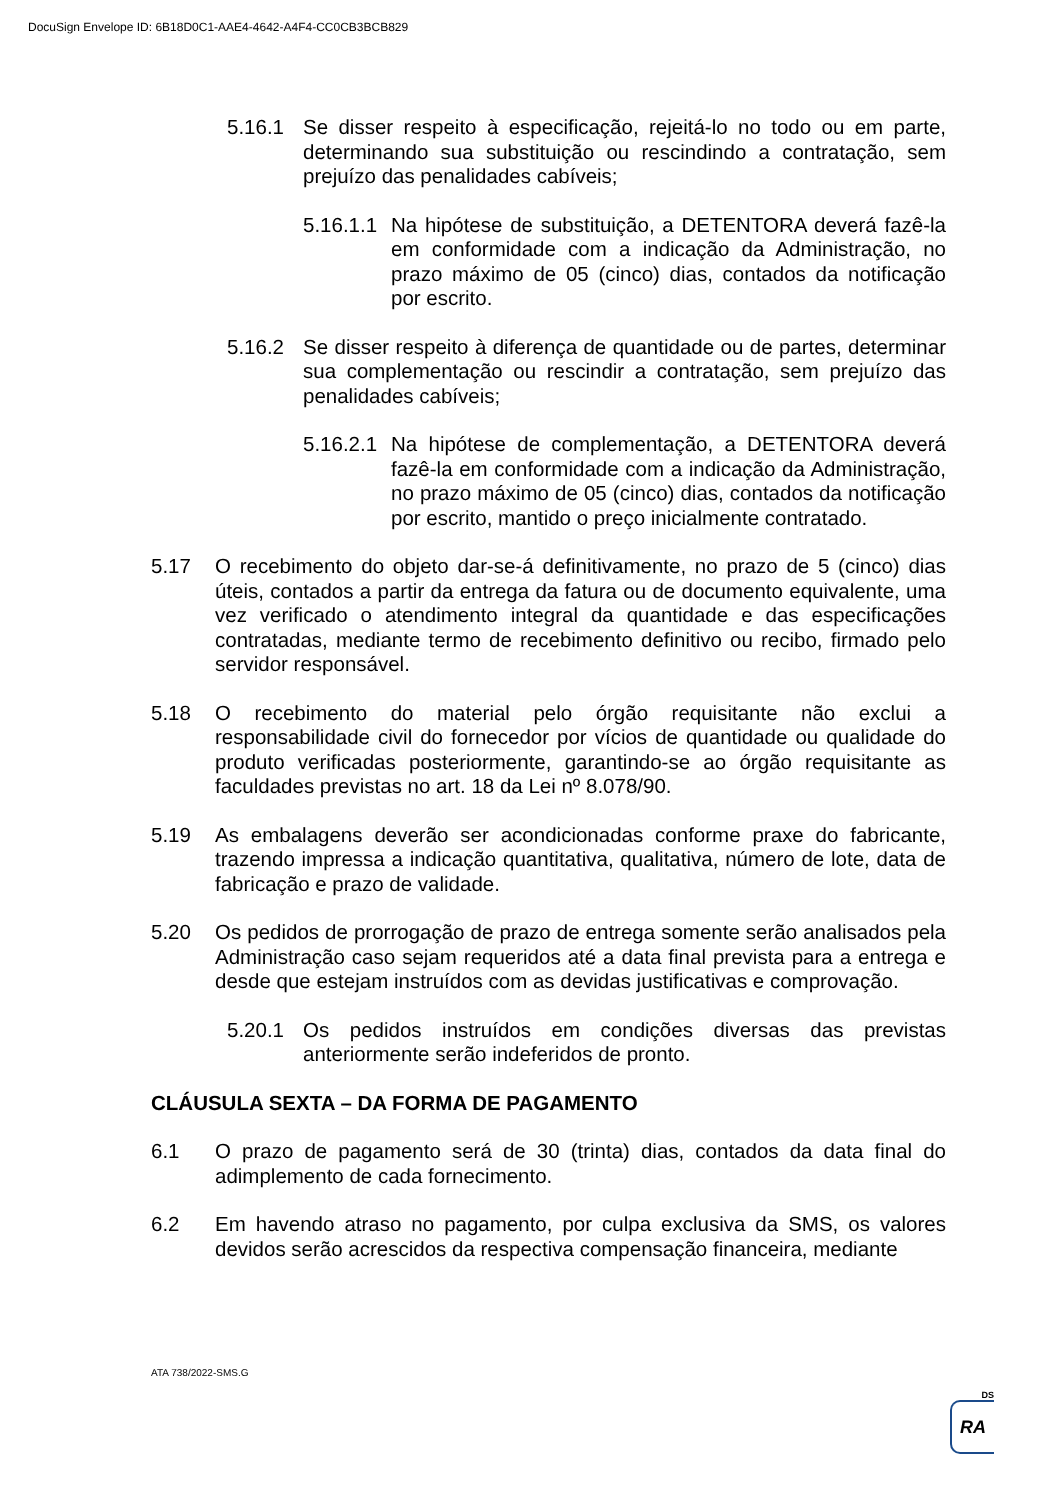DocuSign Envelope ID: 6B18D0C1-AAE4-4642-A4F4-CC0CB3BCB829
5.16.1 Se disser respeito à especificação, rejeitá-lo no todo ou em parte, determinando sua substituição ou rescindindo a contratação, sem prejuízo das penalidades cabíveis;
5.16.1.1
Na hipótese de substituição, a DETENTORA deverá fazê-la em conformidade com a indicação da Administração, no prazo máximo de 05 (cinco) dias, contados da notificação por escrito.
5.16.2 Se disser respeito à diferença de quantidade ou de partes, determinar sua complementação ou rescindir a contratação, sem prejuízo das penalidades cabíveis;
5.16.2.1
Na hipótese de complementação, a DETENTORA deverá fazê-la em conformidade com a indicação da Administração, no prazo máximo de 05 (cinco) dias, contados da notificação por escrito, mantido o preço inicialmente contratado.
5.17 O recebimento do objeto dar-se-á definitivamente, no prazo de 5 (cinco) dias úteis, contados a partir da entrega da fatura ou de documento equivalente, uma vez verificado o atendimento integral da quantidade e das especificações contratadas, mediante termo de recebimento definitivo ou recibo, firmado pelo servidor responsável.
5.18 O recebimento do material pelo órgão requisitante não exclui a responsabilidade civil do fornecedor por vícios de quantidade ou qualidade do produto verificadas posteriormente, garantindo-se ao órgão requisitante as faculdades previstas no art. 18 da Lei nº 8.078/90.
5.19 As embalagens deverão ser acondicionadas conforme praxe do fabricante, trazendo impressa a indicação quantitativa, qualitativa, número de lote, data de fabricação e prazo de validade.
5.20 Os pedidos de prorrogação de prazo de entrega somente serão analisados pela Administração caso sejam requeridos até a data final prevista para a entrega e desde que estejam instruídos com as devidas justificativas e comprovação.
5.20.1 Os pedidos instruídos em condições diversas das previstas anteriormente serão indeferidos de pronto.
CLÁUSULA SEXTA – DA FORMA DE PAGAMENTO
6.1 O prazo de pagamento será de 30 (trinta) dias, contados da data final do adimplemento de cada fornecimento.
6.2 Em havendo atraso no pagamento, por culpa exclusiva da SMS, os valores devidos serão acrescidos da respectiva compensação financeira, mediante
ATA 738/2022-SMS.G
DS
RA